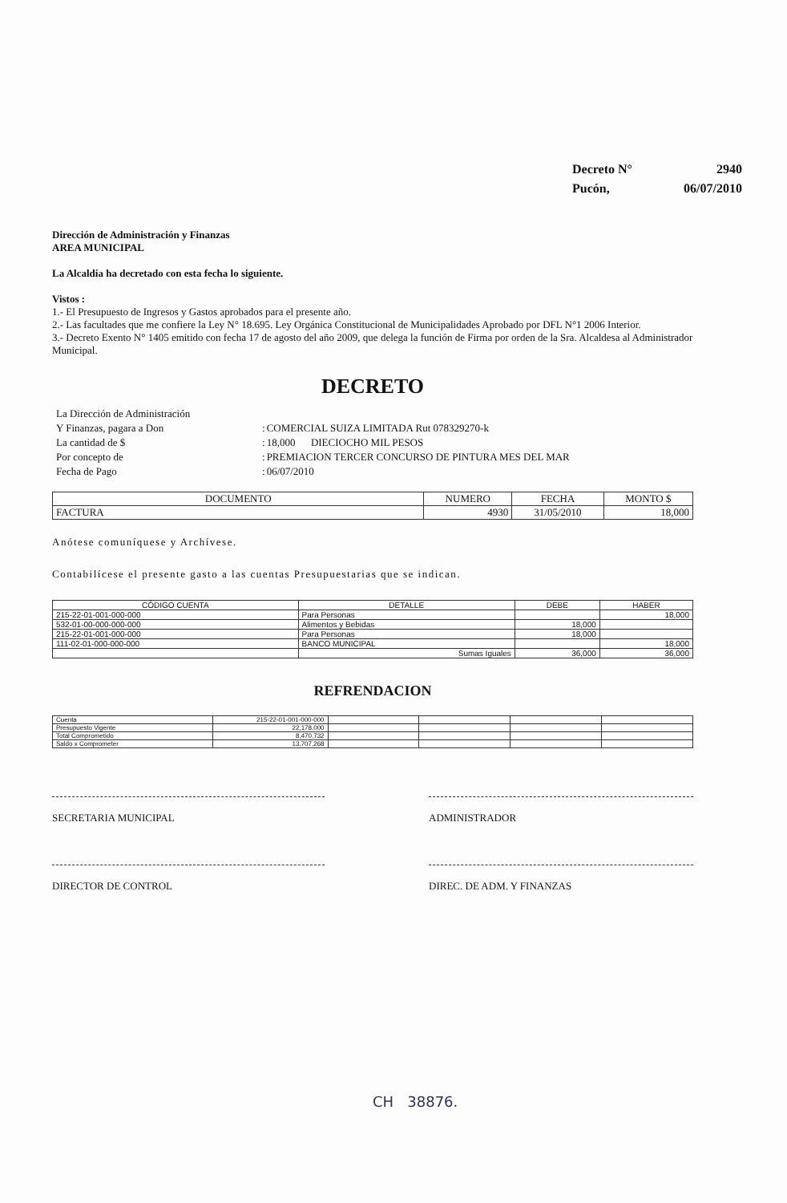| Decreto N° | 2940 |
| Pucón, | 06/07/2010 |
Dirección de Administración y Finanzas
AREA MUNICIPAL
La Alcaldía ha decretado con esta fecha lo siguiente.
Vistos :
1.- El Presupuesto de Ingresos y Gastos aprobados para el presente año.
2.- Las facultades que me confiere la Ley N° 18.695. Ley Orgánica Constitucional de Municipalidades Aprobado por DFL N°1 2006 Interior.
3.- Decreto Exento N° 1405 emitido con fecha 17 de agosto del año 2009, que delega la función de Firma por orden de la Sra. Alcaldesa al Administrador Municipal.
DECRETO
| La Dirección de Administración | | |
| Y Finanzas, pagara a Don | : | COMERCIAL SUIZA LIMITADA Rut 078329270-k |
| La cantidad de $ | : | 18,000 DIECIOCHO MIL PESOS |
| Por concepto de | : | PREMIACION TERCER CONCURSO DE PINTURA MES DEL MAR |
| Fecha de Pago | : | 06/07/2010 |
| DOCUMENTO | NUMERO | FECHA | MONTO $ |
| --- | --- | --- | --- |
| FACTURA | 4930 | 31/05/2010 | 18,000 |
Anótese comuníquese y Archívese.
Contabilícese el presente gasto a las cuentas Presupuestarias que se indican.
| CÓDIGO CUENTA | DETALLE | DEBE | HABER |
| --- | --- | --- | --- |
| 215-22-01-001-000-000 | Para Personas | | 18,000 |
| 532-01-00-000-000-000 | Alimentos y Bebidas | 18,000 | |
| 215-22-01-001-000-000 | Para Personas | 18,000 | |
| 111-02-01-000-000-000 | BANCO MUNICIPAL | | 18,000 |
| | Sumas Iguales | 36,000 | 36,000 |
REFRENDACION
| Cuenta | 215-22-01-001-000-000 | | | | |
| Presupuesto Vigente | 22,178,000 | | | | |
| Total Comprometido | 8,470,732 | | | | |
| Saldo x Comprometer | 13,707,268 | | | | |
SECRETARIA MUNICIPAL
DIRECTOR DE CONTROL
ADMINISTRADOR
DIREC. DE ADM. Y FINANZAS
CH 38876.